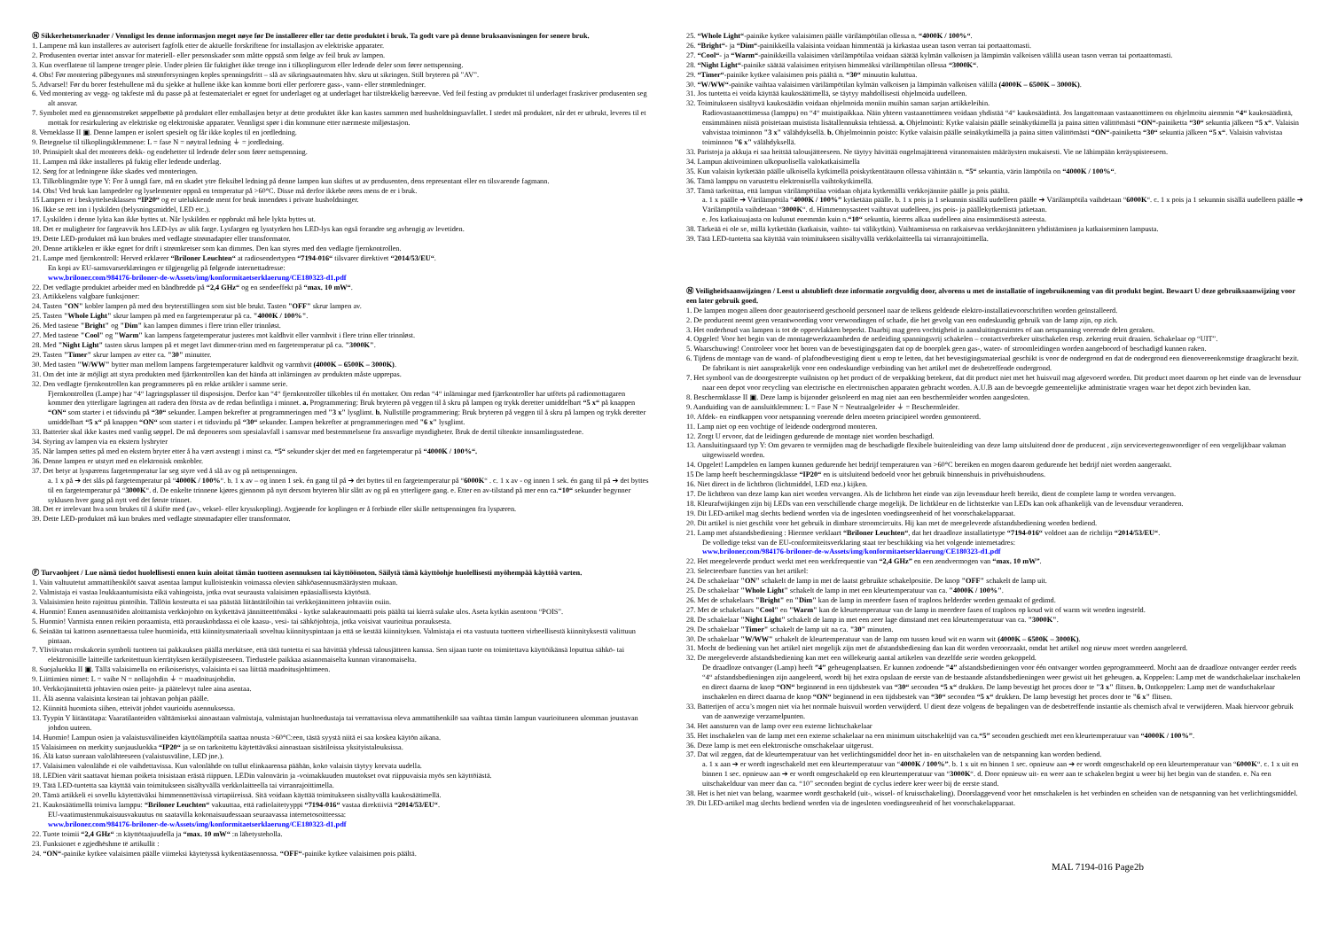Ⓝ Sikkerhetsmerknader / Vennligst les denne informasjon meget nøye før De installerer eller tar dette produktet i bruk. Ta godt vare på denne bruksanvisningen for senere bruk.
1. Lampene må kun installeres av autorisert fagfolk etter de aktuelle forskriftene for installasjon av elektriske apparater.
2. Produsenten overtar intet ansvar for materiell- eller personskader som måtte oppstå som følge av feil bruk av lampen.
3. Kun overflatene til lampene trenger pleie. Under pleien får fuktighet ikke trenge inn i tilkoplingsrom eller ledende deler som fører nettspenning.
4. Obs! Før montering påbegynnes må strømforsyningen koples spenningsfritt – slå av sikringsautomaten hhv. skru ut sikringen. Still bryteren på ”AV”.
5. Advarsel! Før du borer festehullene må du sjekke at hullene ikke kan komme borti eller perforere gass-, vann- eller strømledninger.
6. Ved montering av vegg- og takfeste må du passe på at festematerialet er egnet for underlaget og at underlaget har tilstrekkelig bæreevne. Ved feil festing av produktet til underlaget fraskriver produsenten seg alt ansvar.
7. Symbolet med en gjennomstrøket søppelbøtte på produktet eller emballasjen betyr at dette produktet ikke kan kastes sammen med husholdningsavfallet. I stedet må produktet, når det er utbrukt, leveres til et mottak for resirkulering av elektriske og elektroniske apparater. Vennligst spør i din kommune etter nærmeste miljøstasjon.
8. Verneklasse II ▣. Denne lampen er isolert spesielt og får ikke koples til en jordledning.
9. Betegnelse til tilkoplingsklemmene: L = fase N = nøytral ledning ⏚ = jordledning.
10. Prinsipielt skal det monteres dekk- og endehetter til ledende deler som fører nettspenning.
11. Lampen må ikke installeres på fuktig eller ledende underlag.
12. Sørg for at ledningene ikke skades ved monteringen.
13. Tilkoblingmåte type Y: For å unngå fare, må en skadet ytre fleksibel ledning på denne lampen kun skiftes ut av produsenten, dens representant eller en tilsvarende fagmann.
14. Obs! Ved bruk kan lampedeler og lyselementer oppnå en temperatur på >60°C. Disse må derfor ikkebe røres mens de er i bruk.
15 Lampen er i beskyttelsesklassen “IP20“ og er utelukkende ment for bruk innendørs i private husholdninger.
16. Ikke se rett inn i lyskilden (belysningsmiddel, LED etc.).
17. Lyskilden i denne lykta kan ikke byttes ut. Når lyskilden er oppbrukt må hele lykta byttes ut.
18. Det er muligheter for fargeavvik hos LED-lys av ulik farge. Lysfargen og lysstyrken hos LED-lys kan også forandre seg avhengig av levetiden.
19. Dette LED-produktet må kun brukes med vedlagte strømadapter eller transformator.
20. Denne artikkelen er ikke egnet for drift i strømkretser som kan dimmes. Den kan styres med den vedlagte fjernkontrollen.
21. Lampe med fjernkontroll: Herved erklærer “Briloner Leuchten“ at radiosendertypen “7194-016“ tilsvarer direktivet “2014/53/EU“.
En kopi av EU-samsvarserklæringen er tilgjengelig på følgende internettadresse:
www.briloner.com/984176-briloner-de-wAssets/img/konformitaetserklaerung/CE180323-d1.pdf
22. Det vedlagte produktet arbeider med en båndbredde på “2,4 GHz“ og en sendeeffekt på “max. 10 mW“.
23. Artikkelens valgbare funksjoner:
24. Tasten "ON" kobler lampen på med den bryterstillingen som sist ble brukt. Tasten "OFF" skrur lampen av.
25. Tasten "Whole Light" skrur lampen på med en fargetemperatur på ca. "4000K / 100%".
26. Med tastene "Bright" og "Dim" kan lampen dimmes i flere trinn eller trinnløst.
27. Med tastene "Cool" og "Warm" kan lampens fargetemperatur justeres mot kaldhvit eller varmhvit i flere trinn eller trinnløst.
28. Med "Night Light" tasten skrus lampen på et meget lavt dimmer-trinn med en fargetemperatur på ca. "3000K".
29. Tasten "Timer" skrur lampen av etter ca. "30" minutter.
30. Med tasten "W/WW" bytter man mellom lampens fargetemperaturer kaldhvit og varmhvit (4000K – 6500K – 3000K).
31. Om det inte är möjligt att styra produkten med fjärrkontrollen kan det hända att inlärningen av produkten måste upprepas.
32. Den vedlagte fjernkontrollen kan programmeres på en rekke artikler i samme serie.
Fjernkontrollen (Lampe) har “4“ lagringsplasser til disposisjon. Derfor kan “4“ fjernkontroller tilkobles til én mottaker. Om redan “4“ inlärningar med fjärrkontroller har utförts på radiomottagaren kommer den ytterligare lagringen att radera den första av de redan befintliga i minnet. a. Programmering: Bruk bryteren på veggen til å skru på lampen og trykk deretter umiddelbart “5 x“ på knappen “ON“ som starter i et tidsvindu på “30“ sekunder. Lampen bekrefter at programmeringen med "3 x" lysglimt. b. Nullstille programmering: Bruk bryteren på veggen til å skru på lampen og trykk deretter umiddelbart “5 x“ på knappen “ON“ som starter i et tidsvindu på “30“ sekunder. Lampen bekrefter at programmeringen med "6 x" lysglimt.
33. Batterier skal ikke kastes med vanlig søppel. De må deponeres som spesialavfall i samsvar med bestemmelsene fra ansvarlige myndigheter. Bruk de dertil tiltenkte innsamlingsstedene.
34. Styring av lampen via en ekstern lysbryter
35. Når lampen settes på med en ekstern bryter etter å ha vært avstengt i minst ca. “5“ sekunder skjer det med en fargetemperatur på “4000K / 100%“.
36. Denne lampen er utstyrt med en elektronisk omkobler.
37. Det betyr at lyspærens fargetemperatur lar seg styre ved å slå av og på nettspenningen.
a. 1 x på ➔ det slås på fargetemperatur på “4000K / 100%“. b. 1 x av – og innen 1 sek. én gang til på ➔ det byttes til en fargetemperatur på “6000K“ . c. 1 x av - og innen 1 sek. én gang til på ➔ det byttes til en fargetemperatur på “3000K“. d. De enkelte trinnene kjøres gjennom på nytt dersom bryteren blir slått av og på en ytterligere gang. e. Etter en av-tilstand på mer enn ca.“10“ sekunder begynner syklusen hver gang på nytt ved det første trinnet.
38. Det er irrelevant hva som brukes til å skifte med (av-, veksel- eller krysskopling). Avgjøende for koplingen er å forbinde eller skille nettspenningen fra lyspæren.
39. Dette LED-produktet må kun brukes med vedlagte strømadapter eller transformator.
Ⓕ Turvaohjeet / Lue nämä tiedot huolellisesti ennen kuin aloitat tämän tuotteen asennuksen tai käyttöönoton. Säilytä tämä käyttöohje huolellisesti myöhempää käyttöä varten.
1. Vain valtuutetut ammattihenkilöt saavat asentaa lamput kulloistenkin voimassa olevien sähköasennusmääräysten mukaan.
2. Valmistaja ei vastaa loukkaantumisista eikä vahingoista, jotka ovat seurausta valaisimen epäasiallisesta käytöstä.
3. Valaisimien hoito rajoittuu pintoihin. Tällöin kosteutta ei saa päästää liitäntätiloihin tai verkkojännitteen johtaviin osiin.
4. Huomio! Ennen asennustöiden aloittamista verkkojohto on kytkettävä jännitteettömäksi - kytke sulakeautomaatti pois päältä tai kierrä sulake ulos. Aseta kytkin asentoon “POIS”.
5. Huomio! Varmista ennen reikien poraamista, että porauskohdassa ei ole kaasu-, vesi- tai sähköjohtoja, jotka voisivat vaurioitua porauksesta.
6. Seinään tai kattoon asennettaessa tulee huomioida, että kiinnitysmateriaali soveltuu kiinnityspintaan ja että se kestää kiinnityksen. Valmistaja ei ota vastuuta tuotteen virheellisestä kiinnityksestä valittuun pintaan.
7. Yliviivatun roskakorin symboli tuotteen tai pakkauksen päällä merkitsee, että tätä tuotetta ei saa hävittää yhdessä talousjätteen kanssa. Sen sijaan tuote on toimitettava käyttöikänsä loputtua sähkö- tai elektronisille laitteille tarkoitettuun kierrätyksen keräilypisteeseen. Tiedustele paikkaa asianomaiselta kunnan viranomaiselta.
8. Suojaluokka II ▣. Tällä valaisimella on erikoiseristys, valaisinta ei saa liittää maadoitusjohtimeen.
9. Liittimien nimet: L = vaihe N = nollajohdin ⏚ = maadoitusjohdin.
10. Verkkojännitettä johtavien osien peite- ja päätelevyt tulee aina asentaa.
11. Älä asenna valaisinta kostean tai johtavan pohjan päälle.
12. Kiinnitä huomiota siihen, etteivät johdot vaurioidu asennuksessa.
13. Tyypin Y liitäntätapa: Vaaratilanteiden välttämiseksi ainoastaan valmistaja, valmistajan huoltoedustaja tai verrattavissa oleva ammattihenkilö saa vaihtaa tämän lampun vaurioituneen ulomman joustavan johdon uuteen.
14. Huomio! Lampun osien ja valaistusvälineiden käyttölämpötila saattaa nousta >60°C:een, tästä syystä niitä ei saa koskea käytön aikana.
15 Valaisimeen on merkitty suojausluokka “IP20“ ja se on tarkoitettu käytettäväksi ainoastaan sisätiloissa yksityistalouksissa.
16. Älä katso suoraan valolähteeseen (valaistusväline, LED jne.).
17. Valaisimen valonlähde ei ole vaihdettavissa. Kun valonlähde on tullut elinkaarensa päähän, koko valaisin täytyy korvata uudella.
18. LEDien värit saattavat hieman poiketa toisistaan erästä riippuen. LEDin valonvärin ja -voimakkuuden muutokset ovat riippuvaisia myös sen käyttöiästä.
19. Tätä LED-tuotetta saa käyttää vain toimitukseen sisältyvällä verkkolaitteella tai virranrajoittimella.
20. Tämä artikkeli ei sovellu käytettäväksi himmennettävissä virtapiireissä. Sitä voidaan käyttää toimitukseen sisältyvällä kaukosäätimellä.
21. Kaukosäätimellä toimiva lamppu: “Briloner Leuchten“ vakuuttaa, että radiolaitetyyppi “7194-016“ vastaa direktiiviä “2014/53/EU“.
EU-vaatimustenmukaisuusvakuutus on saatavilla kokonaisuudessaan seuraavassa internetosoitteessa:
www.briloner.com/984176-briloner-de-wAssets/img/konformitaetserklaerung/CE180323-d1.pdf
22. Tuote toimii “2,4 GHz“ :n käyttötaajuudella ja “max. 10 mW“ :n lähetysteholla.
23. Funksionet e zgjedhëshme të artikullit :
24. “ON“-painike kytkee valaisimen päälle viimeksi käytetyssä kytkentäasennossa. “OFF“-painike kytkee valaisimen pois päältä.
25. “Whole Light“-painike kytkee valaisimen päälle värilämpötilan ollessa n. “4000K / 100%“.
26. “Bright“- ja “Dim“-painikkeilla valaisinta voidaan himmentää ja kirkastaa usean tason verran tai portaattomasti.
27. “Cool“- ja “Warm“-painikkeilla valaisimen värilämpötilaa voidaan säätää kylmän valkoisen ja lämpimän valkoisen välillä usean tason verran tai portaattomasti.
28. “Night Light“-painike säätää valaisimen erityisen himmeäksi värilämpötilan ollessa “3000K“.
29. “Timer“-painike kytkee valaisimen pois päältä n. “30“ minuutin kuluttua.
30. “W/WW“-painike vaihtaa valaisimen värilämpötilan kylmän valkoisen ja lämpimän valkoisen välillä (4000K – 6500K – 3000K).
31. Jos tuotetta ei voida käyttää kaukosäätimellä, se täytyy mahdollisesti ohjelmoida uudelleen.
32. Toimitukseen sisältyvä kaukosäädin voidaan ohjelmoida moniin muihin saman sarjan artikkeleihin.
Radiovastaanottimessa (lamppu) on “4“ muistipaikkaa. Näin yhteen vastaanottimeen voidaan yhdistää “4“ kaukosäädintä. Jos langattomaan vastaanottimeen on ohjelmoitu aiemmin “4“ kaukosäädintä, ensimmäinen niistä poistetaan muistista lisätallennuksia tehtäessä. a. Ohjelmointi: Kytke valaisin päälle seinäkytkimellä ja paina sitten välittömästi “ON“-painiketta “30“ sekuntia jälkeen “5 x“. Valaisin vahvistaa toiminnon "3 x" välähdyksellä. b. Ohjelmoinnin poisto: Kytke valaisin päälle seinäkytkimellä ja paina sitten välittömästi “ON“-painiketta “30“ sekuntia jälkeen “5 x“. Valaisin vahvistaa toiminnon "6 x" välähdyksellä.
33. Paristoja ja akkuja ei saa heittää talousjätteeseen. Ne täytyy hävittää ongelmajätteenä viranomaisten määräysten mukaisesti. Vie ne lähimpään keräyspisteeseen.
34. Lampun aktivoiminen ulkopuolisella valokatkaisimella
35. Kun valaisin kytketään päälle ulkoisella kytkimellä poiskytkentätauon ollessa vähintään n. “5“ sekuntia, värin lämpötila on “4000K / 100%“.
36. Tämä lamppu on varustettu elektronisella vaihtokytkimellä.
37. Tämä tarkoittaa, että lampun värilämpötilaa voidaan ohjata kytkemällä verkkojännite päälle ja pois päältä.
a. 1 x päälle ➔ Värilämpötila “4000K / 100%” kytketään päälle. b. 1 x pois ja 1 sekunnin sisällä uudelleen päälle ➔ Värilämpötila vaihdetaan “6000K“. c. 1 x pois ja 1 sekunnin sisällä uudelleen päälle ➔ Värilämpötila vaihdetaan “3000K“. d. Himmennysasteet vaihtuvat uudelleen, jos pois- ja päällekytkemistä jatketaan.
e. Jos katkaisuajasta on kulunut enemmän kuin n.“10“ sekuntia, kierros alkaa uudelleen aina ensimmäisestä asteesta.
38. Tärkeää ei ole se, millä kytketään (katkaisin, vaihto- tai välikytkin). Vaihtamisessa on ratkaisevaa verkkojännitteen yhdistäminen ja katkaiseminen lampusta.
39. Tätä LED-tuotetta saa käyttää vain toimitukseen sisältyvällä verkkolaitteella tai virranrajoittimella.
Ⓝ Veiligheidsaanwijzingen / Leest u alstublieft deze informatie zorgvuldig door, alvorens u met de installatie of ingebruikneming van dit produkt begint. Bewaart U deze gebruiksaanwijzing voor een later gebruik goed.
1. De lampen mogen alleen door geautoriseerd geschoold personeel naar de telkens geldende elektro-installatievoorschriften worden geïnstalleerd.
2. De producent neemt geen verantwoording voor verwondingen of schade, die het gevolg van een ondeskundig gebruik van de lamp zijn, op zich.
3. Het onderhoud van lampen is tot de oppervlakken beperkt. Daarbij mag geen vochtigheid in aansluitingsruimtes of aan netspanning voerende delen geraken.
4. Opgelet! Voor het begin van de montagewerkzaamheden de netleiding spanningsvrij schakelen – contactverbreker uitschakelen resp. zekering eruit draaien. Schakelaar op “UIT”.
5. Waarschuwing! Controleer voor het boren van de bevestigingsgaten dat op de boorplek geen gas-, water- of stroomleidingen worden aangeboord of beschadigd kunnen raken.
6. Tijdens de montage van de wand- of plafondbevestiging dient u erop te letten, dat het bevestigingsmateriaal geschikt is voor de ondergrond en dat de ondergrond een dienovereenkomstige draagkracht bezit. De fabrikant is niet aansprakelijk voor een ondeskundige verbinding van het artikel met de desbetreffende ondergrond.
7. Het symbool van de doorgestreepte vuilniston op het product of de verpakking betekent, dat dit product niet met het huisvuil mag afgevoerd worden. Dit product moet daarom op het einde van de levensduur naar een depot voor recycling van electrische en electronischen apparaten gebracht worden. A.U.B aan de bevoegde gemeentelijke administratie vragen waar het depot zich bevinden kan.
8. Beschermklasse II ▣. Deze lamp is bijzonder geïsoleerd en mag niet aan een beschermleider worden aangesloten.
9. Aanduiding van de aansluitklemmen: L = Fase N = Neutraalgeleider ⏚ = Beschermleider.
10. Afdek- en eindkappen voor netspanning voerende delen moeten principieel worden gemonteerd.
11. Lamp niet op een vochtige of leidende ondergrond monteren.
12. Zorgt U ervoor, dat de leidingen gedurende de montage niet worden beschadigd.
13. Aansluitingsaard typ Y: Om gevaren te vermijden mag de beschadigde flexibele buitenleiding van deze lamp uitsluitend door de producent , zijn servicevertegenwoordiger of een vergelijkbaar vakman uitgewisseld worden.
14. Opgelet! Lampdelen en lampen kunnen gedurende het bedrijf temperaturen van >60°C bereiken en mogen daarom gedurende het bedrijf niet worden aangeraakt.
15 De lamp heeft beschermingsklasse “IP20“ en is uitsluitend bedoeld voor het gebruik binnenshuis in privéhuishoudens.
16. Niet direct in de lichtbron (lichtmiddel, LED enz.) kijken.
17. De lichtbron van deze lamp kan niet worden vervangen. Als de lichtbron het einde van zijn levensduur heeft bereikt, dient de complete lamp te worden vervangen.
18. Kleurafwijkingen zijn bij LEDs van een verschillende charge mogelijk. De lichtkleur en de lichtsterkte van LEDs kan ook afhankelijk van de levensduur veranderen.
19. Dit LED-artikel mag slechts bediend worden via de ingesloten voedingseenheid of het voorschakelapparaat.
20. Dit artikel is niet geschikt voor het gebruik in dimbare stroomcircuits. Hij kan met de meegeleverde afstandsbediening worden bediend.
21. Lamp met afstandsbediening : Hiermee verklaart “Briloner Leuchten“, dat het draadloze installatietype “7194-016“ voldoet aan de richtlijn “2014/53/EU“.
De volledige tekst van de EU-conformiteitsverklaring staat ter beschikking via het volgende internetadres:
www.briloner.com/984176-briloner-de-wAssets/img/konformitaetserklaerung/CE180323-d1.pdf
22. Het meegeleverde product werkt met een werkfrequentie van “2,4 GHz” en een zendvermogen van “max. 10 mW”.
23. Selecteerbare functies van het artikel:
24. De schakelaar "ON" schakelt de lamp in met de laatst gebruikte schakelpositie. De knop "OFF" schakelt de lamp uit.
25. De schakelaar "Whole Light" schakelt de lamp in met een kleurtemperatuur van ca. "4000K / 100%".
26. Met de schakelaars "Bright" en "Dim" kan de lamp in meerdere fasen of traploos helderder worden gemaakt of gedimd.
27. Met de schakelaars "Cool" en "Warm" kan de kleurtemperatuur van de lamp in meerdere fasen of traploos op koud wit of warm wit worden ingesteld.
28. De schakelaar "Night Light" schakelt de lamp in met een zeer lage dimstand met een kleurtemperatuur van ca. "3000K".
29. De schakelaar "Timer" schakelt de lamp uit na ca. "30" minuten.
30. De schakelaar "W/WW" schakelt de kleurtemperatuur van de lamp om tussen koud wit en warm wit (4000K – 6500K – 3000K).
31. Mocht de bediening van het artikel niet mogelijk zijn met de afstandsbediening dan kan dit worden veroorzaakt, omdat het artikel nog nieuw moet worden aangeleerd.
32. De meegeleverde afstandsbediening kan met een willekeurig aantal artikelen van dezelfde serie worden gekoppeld.
De draadloze ontvanger (Lamp) heeft ”4” geheugenplaatsen. Er kunnen zodoende ”4” afstandsbedieningen voor één ontvanger worden geprogrammeerd. Mocht aan de draadloze ontvanger eerder reeds “4“ afstandsbedieningen zijn aangeleerd, wordt bij het extra opslaan de eerste van de bestaande afstandsbedieningen weer gewist uit het geheugen. a. Koppelen: Lamp met de wandschakelaar inschakelen en direct daarna de knop “ON“ beginnend in een tijdsbestek van “30“ seconden “5 x“ drukken. De lamp bevestigt het proces door te "3 x" flitsen. b. Ontkoppelen: Lamp met de wandschakelaar inschakelen en direct daarna de knop “ON“ beginnend in een tijdsbestek van “30“ seconden “5 x“ drukken. De lamp bevestigt het proces door te "6 x" flitsen.
33. Batterijen of accu’s mogen niet via het normale huisvuil worden verwijderd. U dient deze volgens de bepalingen van de desbetreffende instantie als chemisch afval te verwijderen. Maak hiervoor gebruik van de aanwezige verzamelpunten.
34. Het aansturen van de lamp over een externe lichtschakelaar
35. Het inschakelen van de lamp met een externe schakelaar na een minimum uitschakeltijd van ca.“5” seconden geschiedt met een kleurtemperatuur van “4000K / 100%”.
36. Deze lamp is met een elektronische omschakelaar uitgerust.
37. Dat wil zeggen, dat de kleurtemperatuur van het verlichtingsmiddel door het in- en uitschakelen van de netspanning kan worden bediend.
a. 1 x aan ➔ er wordt ingeschakeld met een kleurtemperatuur van “4000K / 100%”. b. 1 x uit en binnen 1 sec. opnieuw aan ➔ er wordt omgeschakeld op een kleurtemperatuur van “6000K“. c. 1 x uit en binnen 1 sec. opnieuw aan ➔ er wordt omgeschakeld op een kleurtemperatuur van “3000K“. d. Door opnieuw uit- en weer aan te schakelen begint u weer bij het begin van de standen. e. Na een uitschakelduur van meer dan ca. “10” seconden begint de cyclus iedere keer weer bij de eerste stand.
38. Het is het niet van belang, waarmee wordt geschakeld (uit-, wissel- of kruisschakeling). Doorslaggevend voor het omschakelen is het verbinden en scheiden van de netspanning van het verlichtingsmiddel.
39. Dit LED-artikel mag slechts bediend worden via de ingesloten voedingseenheid of het voorschakelapparaat.
MAL 7194-016 Page2b